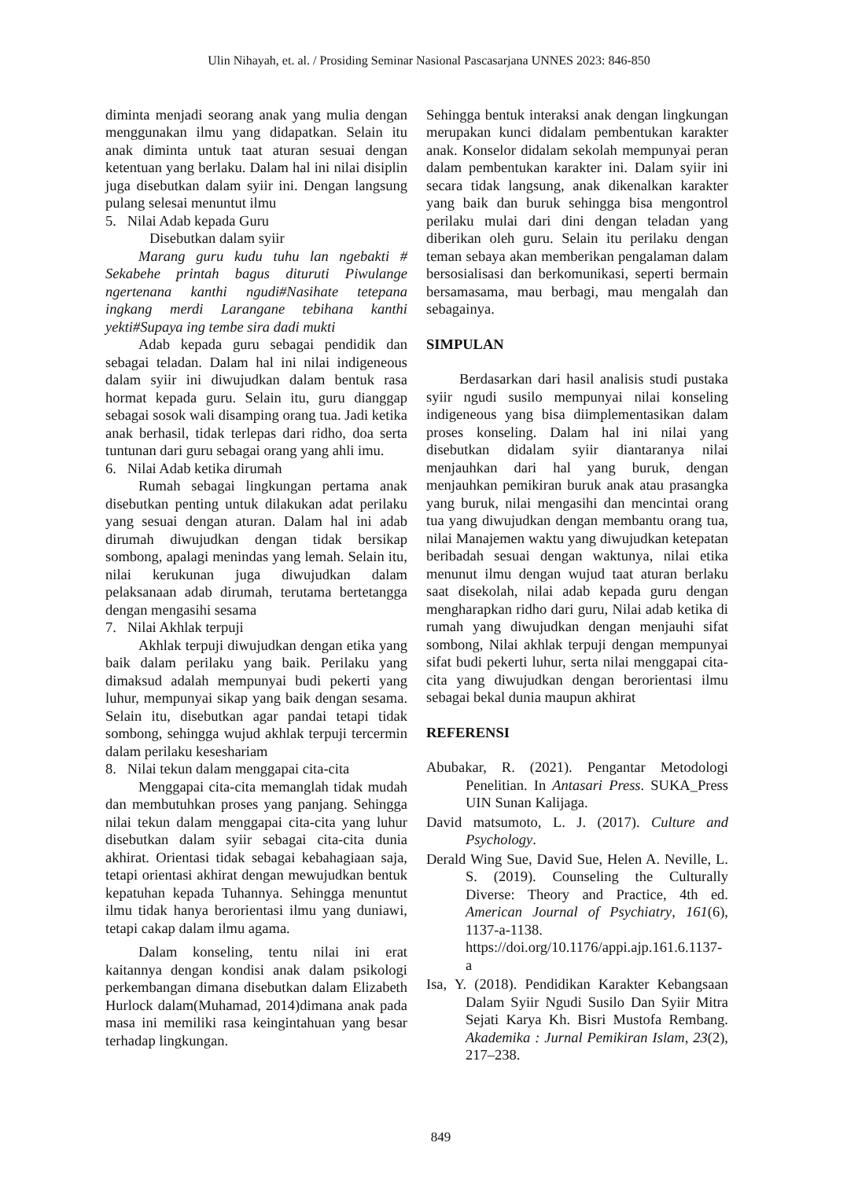Ulin Nihayah, et. al. / Prosiding Seminar Nasional Pascasarjana UNNES 2023: 846-850
diminta menjadi seorang anak yang mulia dengan menggunakan ilmu yang didapatkan. Selain itu anak diminta untuk taat aturan sesuai dengan ketentuan yang berlaku. Dalam hal ini nilai disiplin juga disebutkan dalam syiir ini. Dengan langsung pulang selesai menuntut ilmu
5. Nilai Adab kepada Guru
Disebutkan dalam syiir
Marang guru kudu tuhu lan ngebakti # Sekabehe printah bagus dituruti Piwulange ngertenana kanthi ngudi#Nasihate tetepana ingkang merdi Larangane tebihana kanthi yekti#Supaya ing tembe sira dadi mukti
Adab kepada guru sebagai pendidik dan sebagai teladan. Dalam hal ini nilai indigeneous dalam syiir ini diwujudkan dalam bentuk rasa hormat kepada guru. Selain itu, guru dianggap sebagai sosok wali disamping orang tua. Jadi ketika anak berhasil, tidak terlepas dari ridho, doa serta tuntunan dari guru sebagai orang yang ahli imu.
6. Nilai Adab ketika dirumah
Rumah sebagai lingkungan pertama anak disebutkan penting untuk dilakukan adat perilaku yang sesuai dengan aturan. Dalam hal ini adab dirumah diwujudkan dengan tidak bersikap sombong, apalagi menindas yang lemah. Selain itu, nilai kerukunan juga diwujudkan dalam pelaksanaan adab dirumah, terutama bertetangga dengan mengasihi sesama
7. Nilai Akhlak terpuji
Akhlak terpuji diwujudkan dengan etika yang baik dalam perilaku yang baik. Perilaku yang dimaksud adalah mempunyai budi pekerti yang luhur, mempunyai sikap yang baik dengan sesama. Selain itu, disebutkan agar pandai tetapi tidak sombong, sehingga wujud akhlak terpuji tercermin dalam perilaku keseshariam
8. Nilai tekun dalam menggapai cita-cita
Menggapai cita-cita memanglah tidak mudah dan membutuhkan proses yang panjang. Sehingga nilai tekun dalam menggapai cita-cita yang luhur disebutkan dalam syiir sebagai cita-cita dunia akhirat. Orientasi tidak sebagai kebahagiaan saja, tetapi orientasi akhirat dengan mewujudkan bentuk kepatuhan kepada Tuhannya. Sehingga menuntut ilmu tidak hanya berorientasi ilmu yang duniawi, tetapi cakap dalam ilmu agama.
Dalam konseling, tentu nilai ini erat kaitannya dengan kondisi anak dalam psikologi perkembangan dimana disebutkan dalam Elizabeth Hurlock dalam(Muhamad, 2014)dimana anak pada masa ini memiliki rasa keingintahuan yang besar terhadap lingkungan.
Sehingga bentuk interaksi anak dengan lingkungan merupakan kunci didalam pembentukan karakter anak. Konselor didalam sekolah mempunyai peran dalam pembentukan karakter ini. Dalam syiir ini secara tidak langsung, anak dikenalkan karakter yang baik dan buruk sehingga bisa mengontrol perilaku mulai dari dini dengan teladan yang diberikan oleh guru. Selain itu perilaku dengan teman sebaya akan memberikan pengalaman dalam bersosialisasi dan berkomunikasi, seperti bermain bersamasama, mau berbagi, mau mengalah dan sebagainya.
SIMPULAN
Berdasarkan dari hasil analisis studi pustaka syiir ngudi susilo mempunyai nilai konseling indigeneous yang bisa diimplementasikan dalam proses konseling. Dalam hal ini nilai yang disebutkan didalam syiir diantaranya nilai menjauhkan dari hal yang buruk, dengan menjauhkan pemikiran buruk anak atau prasangka yang buruk, nilai mengasihi dan mencintai orang tua yang diwujudkan dengan membantu orang tua, nilai Manajemen waktu yang diwujudkan ketepatan beribadah sesuai dengan waktunya, nilai etika menunut ilmu dengan wujud taat aturan berlaku saat disekolah, nilai adab kepada guru dengan mengharapkan ridho dari guru, Nilai adab ketika di rumah yang diwujudkan dengan menjauhi sifat sombong, Nilai akhlak terpuji dengan mempunyai sifat budi pekerti luhur, serta nilai menggapai cita-cita yang diwujudkan dengan berorientasi ilmu sebagai bekal dunia maupun akhirat
REFERENSI
Abubakar, R. (2021). Pengantar Metodologi Penelitian. In Antasari Press. SUKA_Press UIN Sunan Kalijaga.
David matsumoto, L. J. (2017). Culture and Psychology.
Derald Wing Sue, David Sue, Helen A. Neville, L. S. (2019). Counseling the Culturally Diverse: Theory and Practice, 4th ed. American Journal of Psychiatry, 161(6), 1137-a-1138. https://doi.org/10.1176/appi.ajp.161.6.1137-a
Isa, Y. (2018). Pendidikan Karakter Kebangsaan Dalam Syiir Ngudi Susilo Dan Syiir Mitra Sejati Karya Kh. Bisri Mustofa Rembang. Akademika : Jurnal Pemikiran Islam, 23(2), 217–238.
849